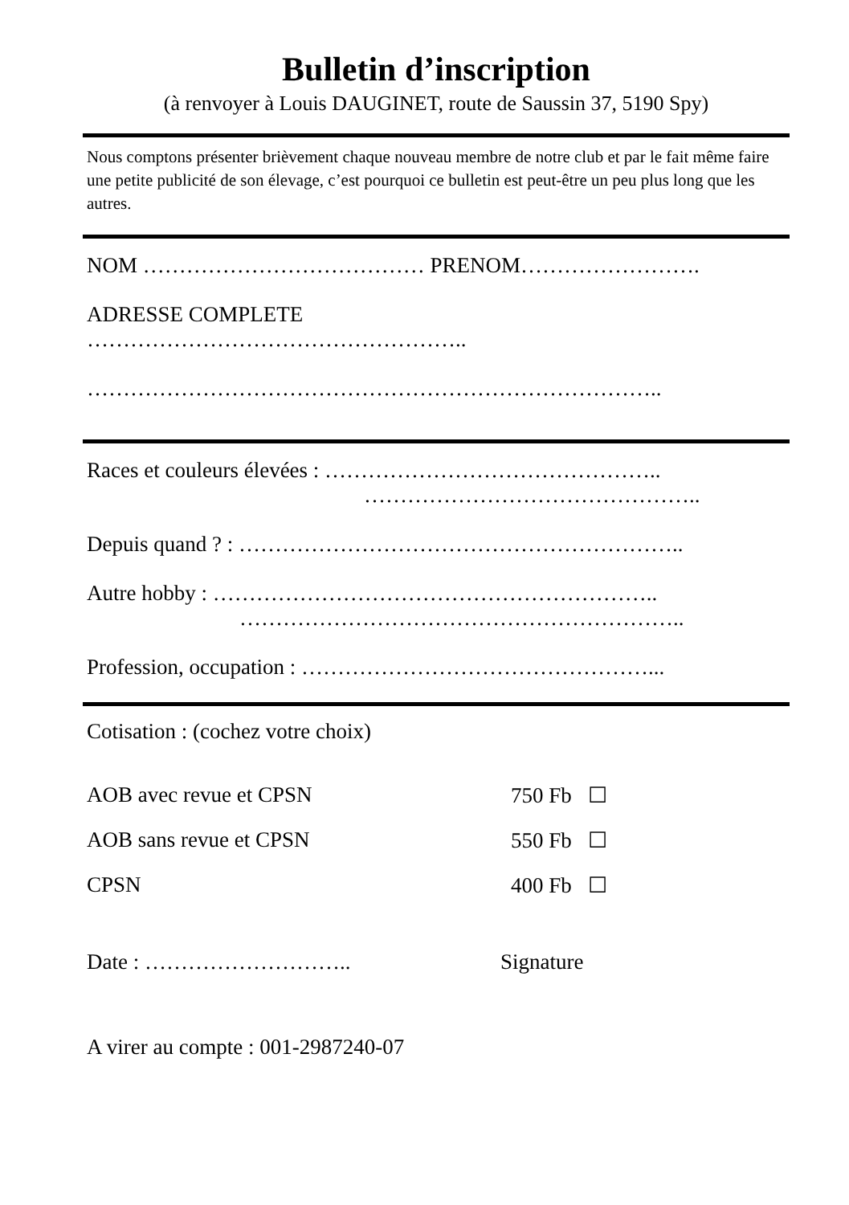Bulletin d’inscription
(à renvoyer à Louis DAUGINET, route de Saussin 37, 5190 Spy)
Nous comptons présenter brièvement chaque nouveau membre de notre club et par le fait même faire une petite publicité de son élevage, c’est pourquoi ce bulletin est peut-être un peu plus long que les autres.
NOM ………………………………… PRENOM…………………….
ADRESSE COMPLETE
……………………………………………..
……………………………………………………………………..
Races et couleurs élevées : ………………………………………..
………………………………………..
Depuis quand ? : ……………………………………………………..
Autre hobby : ……………………………………………………..
……………………………………………………..
Profession, occupation : …………………………………………...
Cotisation : (cochez votre choix)
AOB avec revue et CPSN 750 Fb ☐
AOB sans revue et CPSN 550 Fb ☐
CPSN 400 Fb ☐
Date : ……………………….. Signature
A virer au compte : 001-2987240-07